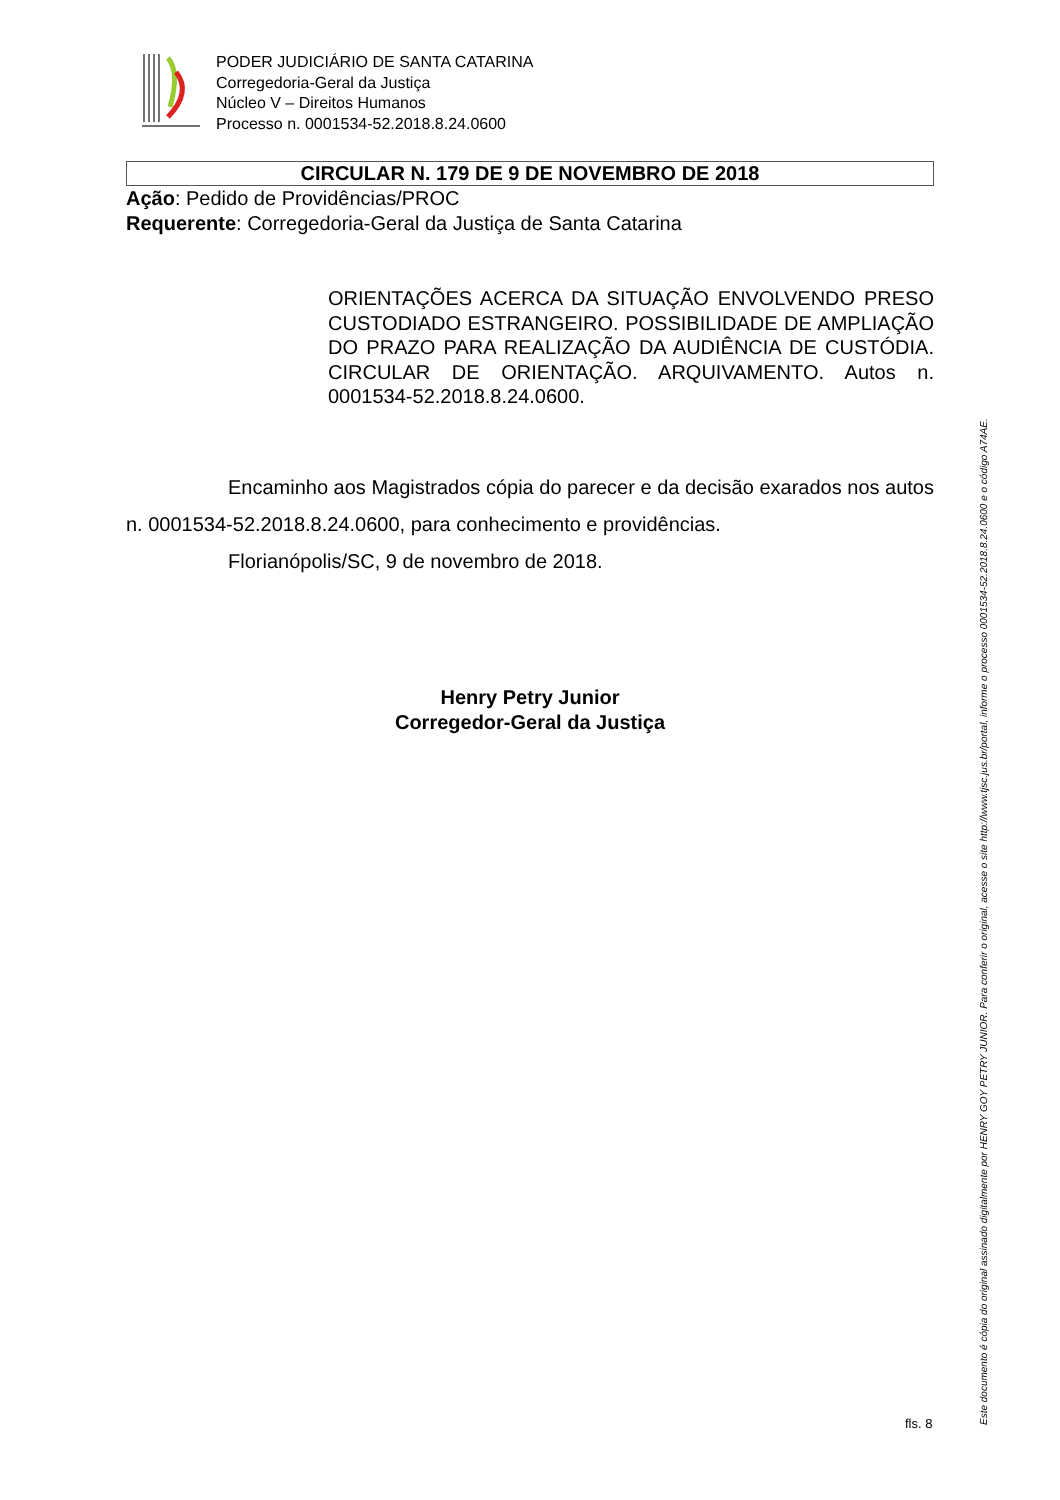PODER JUDICIÁRIO DE SANTA CATARINA
Corregedoria-Geral da Justiça
Núcleo V – Direitos Humanos
Processo n. 0001534-52.2018.8.24.0600
CIRCULAR N. 179 DE 9 DE NOVEMBRO DE 2018
Ação: Pedido de Providências/PROC
Requerente: Corregedoria-Geral da Justiça de Santa Catarina
ORIENTAÇÕES ACERCA DA SITUAÇÃO ENVOLVENDO PRESO CUSTODIADO ESTRANGEIRO. POSSIBILIDADE DE AMPLIAÇÃO DO PRAZO PARA REALIZAÇÃO DA AUDIÊNCIA DE CUSTÓDIA. CIRCULAR DE ORIENTAÇÃO. ARQUIVAMENTO. Autos n. 0001534-52.2018.8.24.0600.
Encaminho aos Magistrados cópia do parecer e da decisão exarados nos autos n. 0001534-52.2018.8.24.0600, para conhecimento e providências.
Florianópolis/SC, 9 de novembro de 2018.
Henry Petry Junior
Corregedor-Geral da Justiça
Este documento é cópia do original assinado digitalmente por HENRY GOY PETRY JUNIOR. Para conferir o original, acesse o site http://www.tjsc.jus.br/portal, informe o processo 0001534-52.2018.8.24.0600 e o código A74AE.
fls. 8